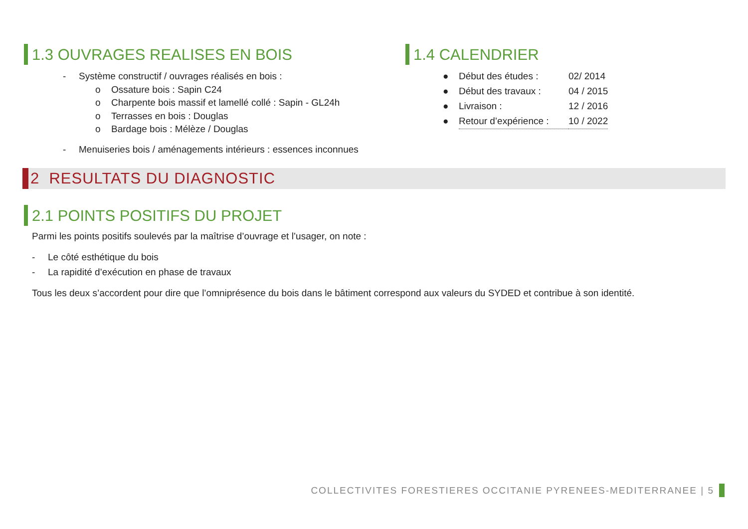1.3 OUVRAGES REALISES EN BOIS
- Système constructif / ouvrages réalisés en bois :
o Ossature bois : Sapin C24
o Charpente bois massif et lamellé collé : Sapin - GL24h
o Terrasses en bois : Douglas
o Bardage bois : Mélèze / Douglas
- Menuiseries bois / aménagements intérieurs : essences inconnues
1.4 CALENDRIER
● Début des études : 02/ 2014
● Début des travaux : 04 / 2015
● Livraison : 12 / 2016
● Retour d’expérience : 10 / 2022
2 RESULTATS DU DIAGNOSTIC
2.1 POINTS POSITIFS DU PROJET
Parmi les points positifs soulevés par la maîtrise d’ouvrage et l’usager, on note :
- Le côté esthétique du bois
- La rapidité d’exécution en phase de travaux
Tous les deux s’accordent pour dire que l’omniprésence du bois dans le bâtiment correspond aux valeurs du SYDED et contribue à son identité.
COLLECTIVITES FORESTIERES OCCITANIE PYRENEES-MEDITERRANEE | 5